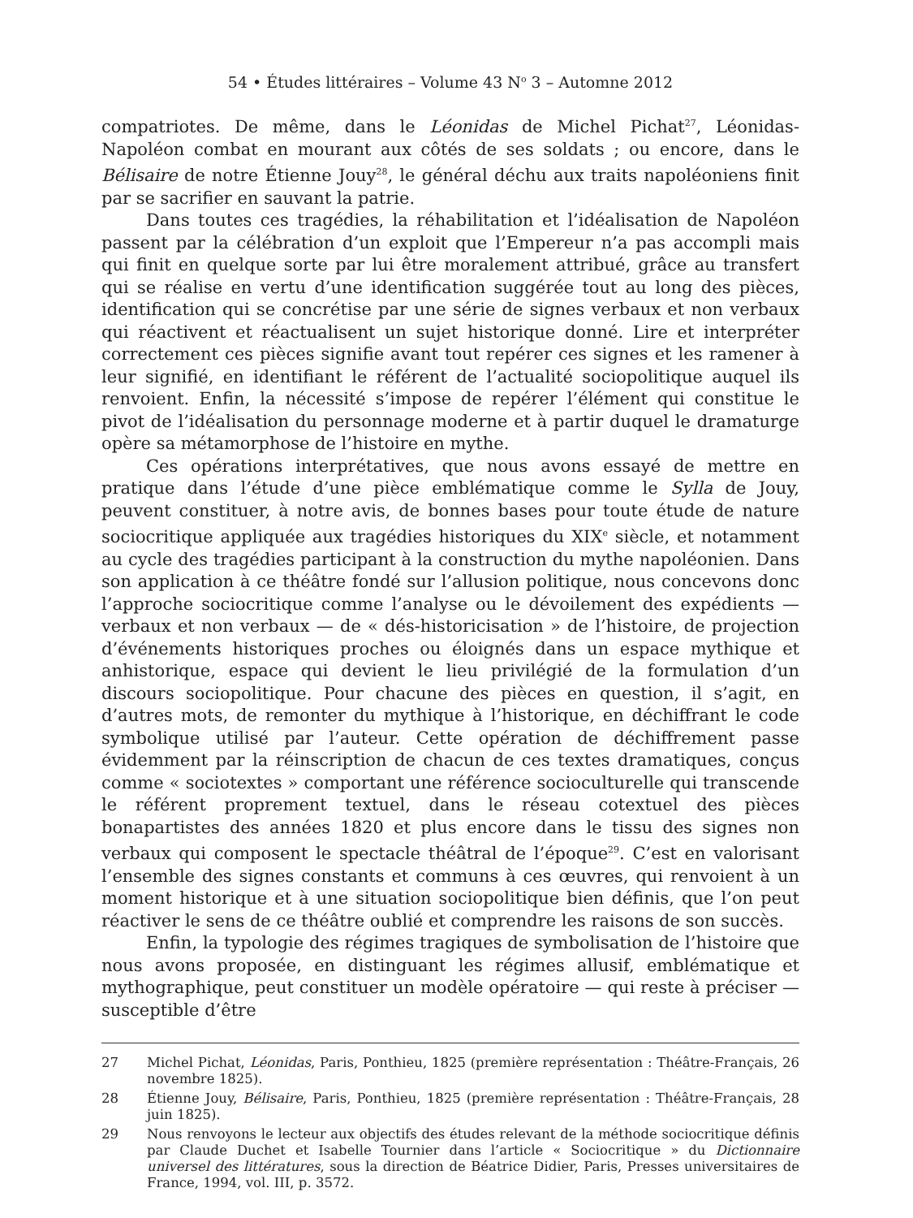54 • Études littéraires – Volume 43 N<sup>o</sup> 3 – Automne 2012
compatriotes. De même, dans le Léonidas de Michel Pichat<sup>27</sup>, Léonidas-Napoléon combat en mourant aux côtés de ses soldats ; ou encore, dans le Bélisaire de notre Étienne Jouy<sup>28</sup>, le général déchu aux traits napoléoniens finit par se sacrifier en sauvant la patrie.
Dans toutes ces tragédies, la réhabilitation et l’idéalisation de Napoléon passent par la célébration d’un exploit que l’Empereur n’a pas accompli mais qui finit en quelque sorte par lui être moralement attribué, grâce au transfert qui se réalise en vertu d’une identification suggérée tout au long des pièces, identification qui se concrétise par une série de signes verbaux et non verbaux qui réactivent et réactualisent un sujet historique donné. Lire et interpréter correctement ces pièces signifie avant tout repérer ces signes et les ramener à leur signifié, en identifiant le référent de l’actualité sociopolitique auquel ils renvoient. Enfin, la nécessité s’impose de repérer l’élément qui constitue le pivot de l’idéalisation du personnage moderne et à partir duquel le dramaturge opère sa métamorphose de l’histoire en mythe.
Ces opérations interprétatives, que nous avons essayé de mettre en pratique dans l’étude d’une pièce emblématique comme le Sylla de Jouy, peuvent constituer, à notre avis, de bonnes bases pour toute étude de nature sociocritique appliquée aux tragédies historiques du XIX<sup>e</sup> siècle, et notamment au cycle des tragédies participant à la construction du mythe napoléonien. Dans son application à ce théâtre fondé sur l’allusion politique, nous concevons donc l’approche sociocritique comme l’analyse ou le dévoilement des expédients — verbaux et non verbaux — de « dés-historicisation » de l’histoire, de projection d’événements historiques proches ou éloignés dans un espace mythique et anhistorique, espace qui devient le lieu privilégié de la formulation d’un discours sociopolitique. Pour chacune des pièces en question, il s’agit, en d’autres mots, de remonter du mythique à l’historique, en déchiffrant le code symbolique utilisé par l’auteur. Cette opération de déchiffrement passe évidemment par la réinscription de chacun de ces textes dramatiques, conçus comme « sociotextes » comportant une référence socioculturelle qui transcende le référent proprement textuel, dans le réseau cotextuel des pièces bonapartistes des années 1820 et plus encore dans le tissu des signes non verbaux qui composent le spectacle théâtral de l’époque<sup>29</sup>. C’est en valorisant l’ensemble des signes constants et communs à ces œuvres, qui renvoient à un moment historique et à une situation sociopolitique bien définis, que l’on peut réactiver le sens de ce théâtre oublié et comprendre les raisons de son succès.
Enfin, la typologie des régimes tragiques de symbolisation de l’histoire que nous avons proposée, en distinguant les régimes allusif, emblématique et mythographique, peut constituer un modèle opératoire — qui reste à préciser — susceptible d’être
27 Michel Pichat, Léonidas, Paris, Ponthieu, 1825 (première représentation : Théâtre-Français, 26 novembre 1825).
28 Étienne Jouy, Bélisaire, Paris, Ponthieu, 1825 (première représentation : Théâtre-Français, 28 juin 1825).
29 Nous renvoyons le lecteur aux objectifs des études relevant de la méthode sociocritique définis par Claude Duchet et Isabelle Tournier dans l’article « Sociocritique » du Dictionnaire universel des littératures, sous la direction de Béatrice Didier, Paris, Presses universitaires de France, 1994, vol. III, p. 3572.